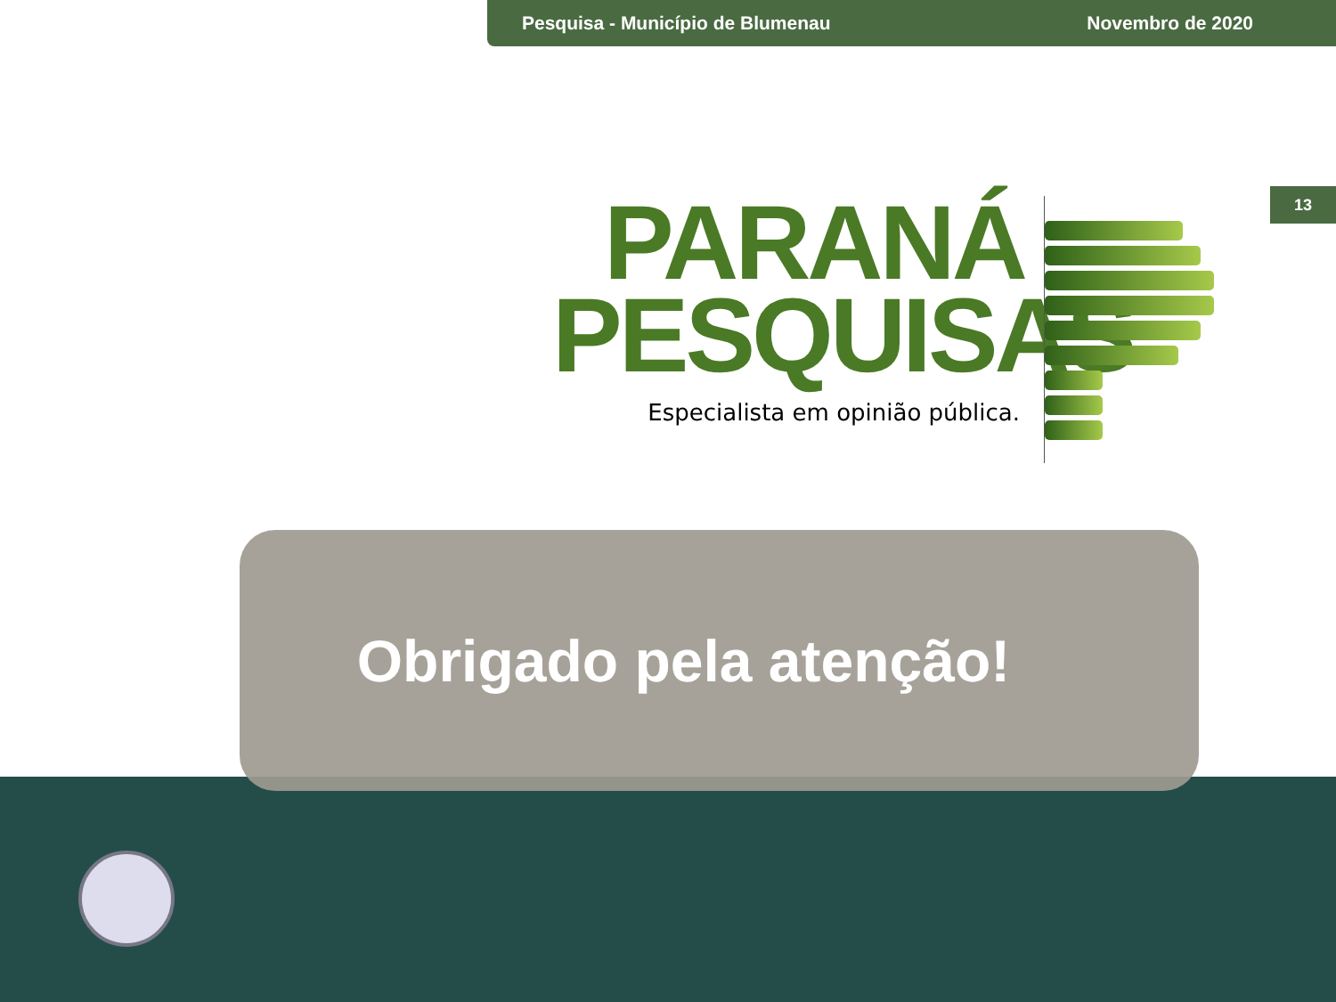Pesquisa - Município de Blumenau Novembro de 2020
13
PARANÁ
PESQUISAS
Especialista em opinião pública.
Obrigado pela atenção!